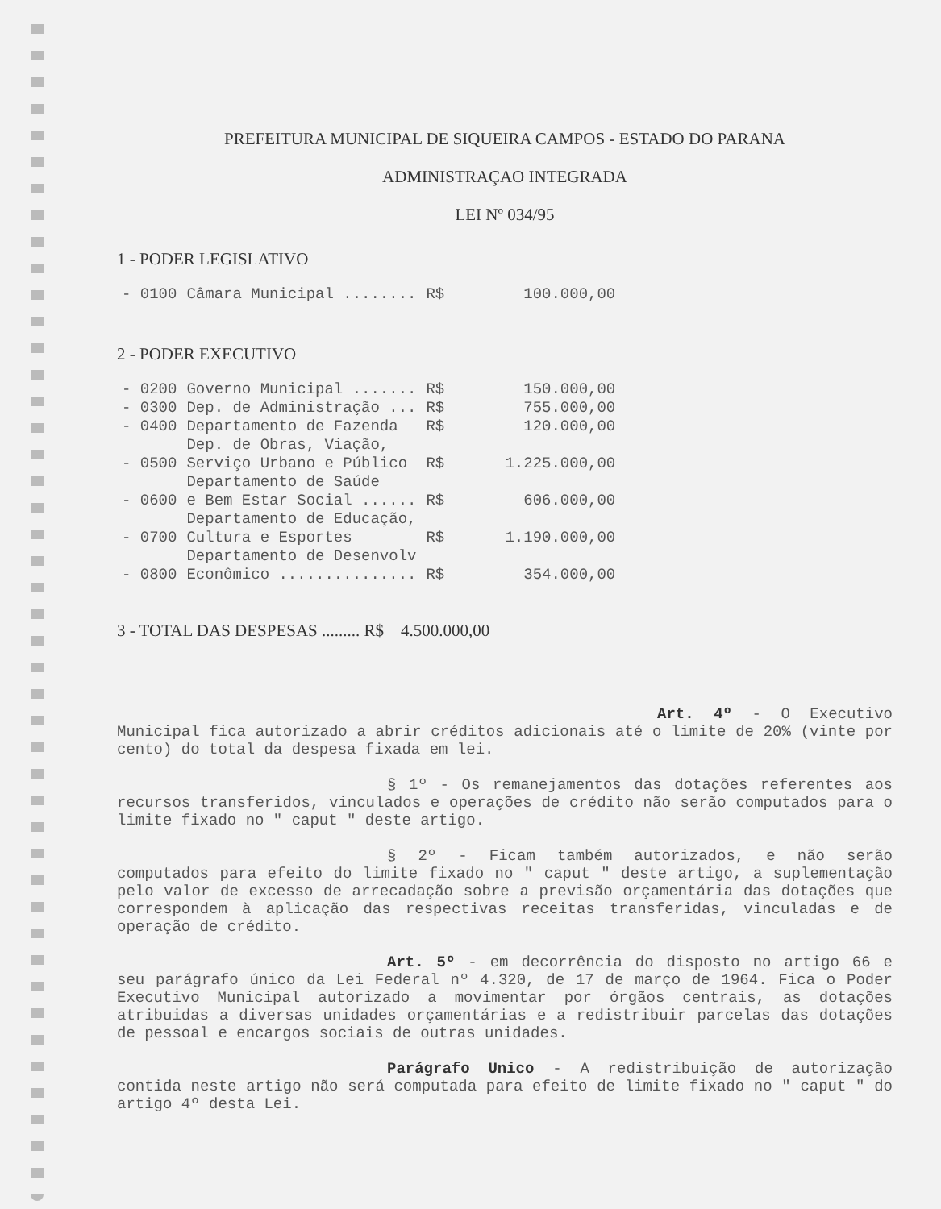PREFEITURA MUNICIPAL DE SIQUEIRA CAMPOS - ESTADO DO PARANA
ADMINISTRAÇAO INTEGRADA
LEI Nº 034/95
1 - PODER LEGISLATIVO
| - 0100 | Câmara Municipal ........ | R$ | 100.000,00 |
2 - PODER EXECUTIVO
| - 0200 | Governo Municipal ....... | R$ | 150.000,00 |
| - 0300 | Dep. de Administração ... | R$ | 755.000,00 |
| - 0400 | Departamento de Fazenda | R$ | 120.000,00 |
| - 0500 | Dep. de Obras, Viação, Serviço Urbano e Público | R$ | 1.225.000,00 |
| - 0600 | Departamento de Saúde e Bem Estar Social ...... | R$ | 606.000,00 |
| - 0700 | Departamento de Educação, Cultura e Esportes | R$ | 1.190.000,00 |
| - 0800 | Departamento de Desenvolv Econômico ............... | R$ | 354.000,00 |
3 - TOTAL DAS DESPESAS ......... R$ 4.500.000,00
Art. 4º - O Executivo Municipal fica autorizado a abrir créditos adicionais até o limite de 20% (vinte por cento) do total da despesa fixada em lei.
§ 1º - Os remanejamentos das dotações referentes aos recursos transferidos, vinculados e operações de crédito não serão computados para o limite fixado no " caput " deste artigo.
§ 2º - Ficam também autorizados, e não serão computados para efeito do limite fixado no " caput " deste artigo, a suplementação pelo valor de excesso de arrecadação sobre a previsão orçamentária das dotações que correspondem à aplicação das respectivas receitas transferidas, vinculadas e de operação de crédito.
Art. 5º - em decorrência do disposto no artigo 66 e seu parágrafo único da Lei Federal nº 4.320, de 17 de março de 1964. Fica o Poder Executivo Municipal autorizado a movimentar por órgãos centrais, as dotações atribuidas a diversas unidades orçamentárias e a redistribuir parcelas das dotações de pessoal e encargos sociais de outras unidades.
Parágrafo Unico - A redistribuição de autorização contida neste artigo não será computada para efeito de limite fixado no " caput " do artigo 4º desta Lei.